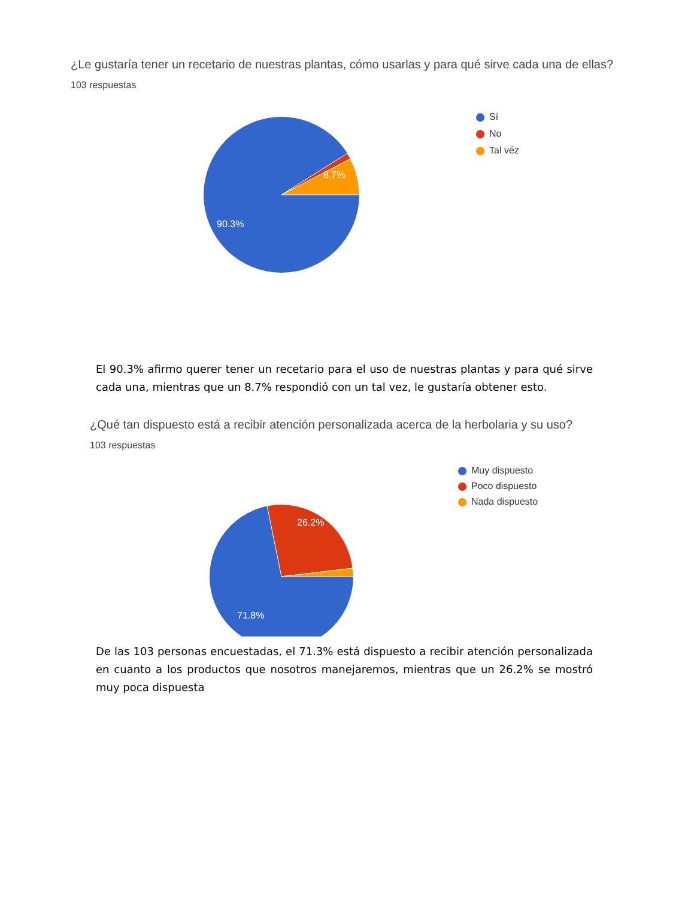¿Le gustaría tener un recetario de nuestras plantas, cómo usarlas y para qué sirve cada una de ellas?
103 respuestas
8.7%
90.3%
Sí
No
Tal véz
El 90.3% afirmo querer tener un recetario para el uso de nuestras plantas y para qué sirve cada una, mientras que un 8.7% respondió con un tal vez, le gustaría obtener esto.
¿Qué tan dispuesto está a recibir atención personalizada acerca de la herbolaria y su uso?
103 respuestas
26.2%
71.8%
Muy dispuesto
Poco dispuesto
Nada dispuesto
De las 103 personas encuestadas, el 71.3% está dispuesto a recibir atención personalizada en cuanto a los productos que nosotros manejaremos, mientras que un 26.2% se mostró muy poca dispuesta